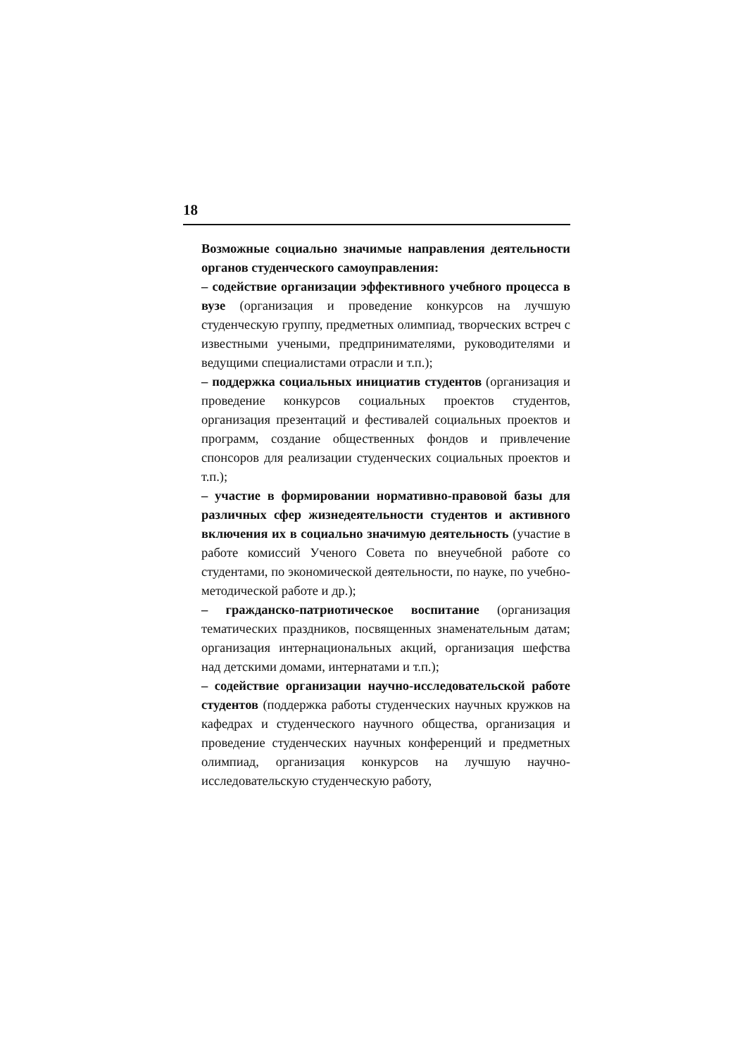18
Возможные социально значимые направления деятельности органов студенческого самоуправления:
– содействие организации эффективного учебного процесса в вузе (организация и проведение конкурсов на лучшую студенческую группу, предметных олимпиад, творческих встреч с известными учеными, предпринимателями, руководителями и ведущими специалистами отрасли и т.п.);
– поддержка социальных инициатив студентов (организация и проведение конкурсов социальных проектов студентов, организация презентаций и фестивалей социальных проектов и программ, создание общественных фондов и привлечение спонсоров для реализации студенческих социальных проектов и т.п.);
– участие в формировании нормативно-правовой базы для различных сфер жизнедеятельности студентов и активного включения их в социально значимую деятельность (участие в работе комиссий Ученого Совета по внеучебной работе со студентами, по экономической деятельности, по науке, по учебно-методической работе и др.);
– гражданско-патриотическое воспитание (организация тематических праздников, посвященных знаменательным датам; организация интернациональных акций, организация шефства над детскими домами, интернатами и т.п.);
– содействие организации научно-исследовательской работе студентов (поддержка работы студенческих научных кружков на кафедрах и студенческого научного общества, организация и проведение студенческих научных конференций и предметных олимпиад, организация конкурсов на лучшую научно-исследовательскую студенческую работу,